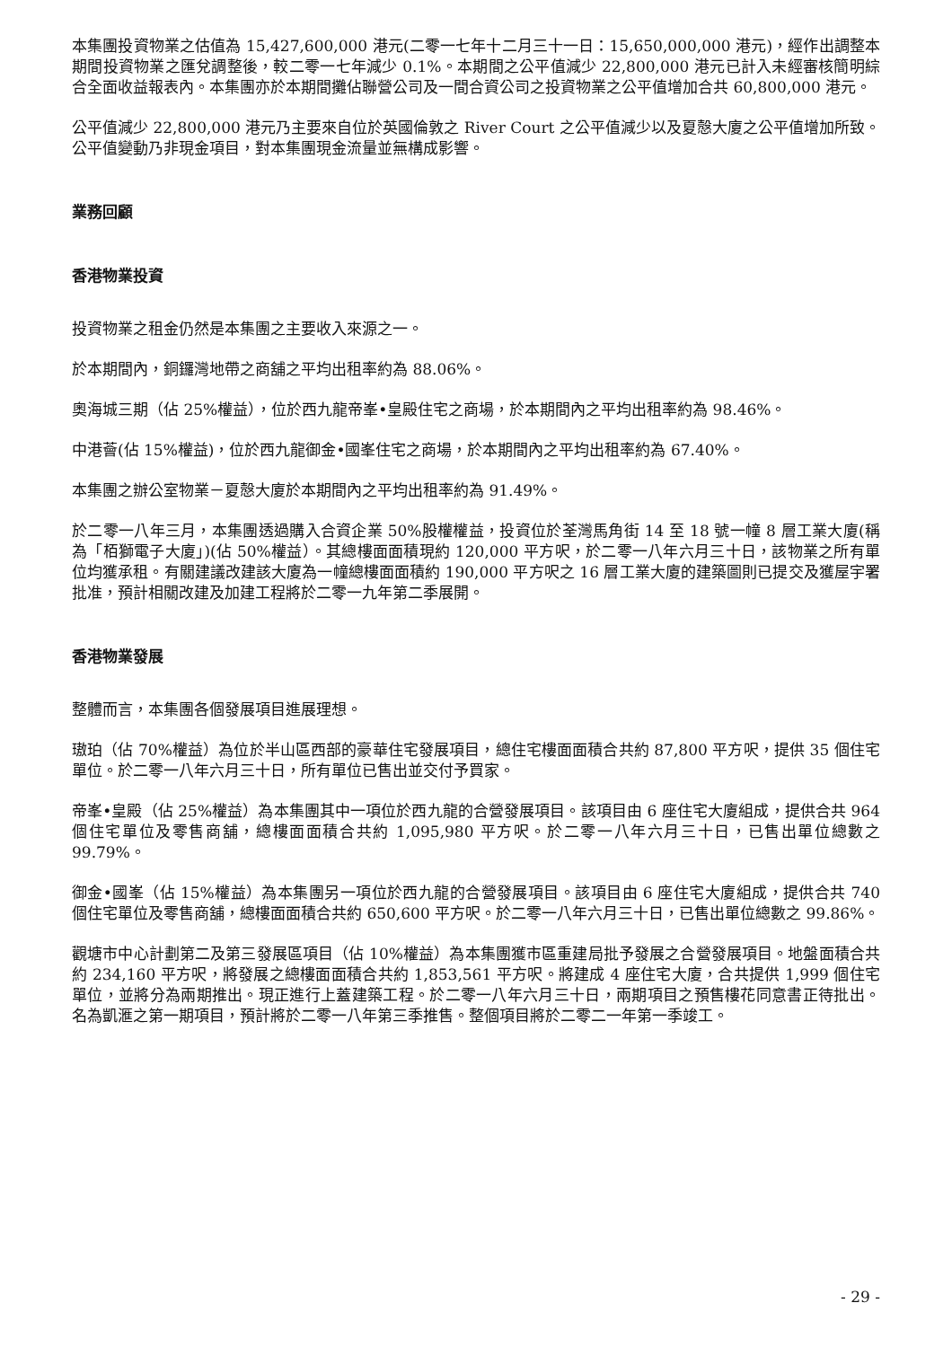本集團投資物業之估值為 15,427,600,000 港元(二零一七年十二月三十一日：15,650,000,000 港元)，經作出調整本期間投資物業之匯兌調整後，較二零一七年減少 0.1%。本期間之公平值減少 22,800,000 港元已計入未經審核簡明綜合全面收益報表內。本集團亦於本期間攤佔聯營公司及一間合資公司之投資物業之公平值增加合共 60,800,000 港元。
公平值減少 22,800,000 港元乃主要來自位於英國倫敦之 River Court 之公平值減少以及夏慤大廈之公平值增加所致。公平值變動乃非現金項目，對本集團現金流量並無構成影響。
業務回顧
香港物業投資
投資物業之租金仍然是本集團之主要收入來源之一。
於本期間內，銅鑼灣地帶之商舖之平均出租率約為 88.06%。
奧海城三期（佔 25%權益），位於西九龍帝峯•皇殿住宅之商場，於本期間內之平均出租率約為 98.46%。
中港薈(佔 15%權益)，位於西九龍御金•國峯住宅之商場，於本期間內之平均出租率約為 67.40%。
本集團之辦公室物業－夏慤大廈於本期間內之平均出租率約為 91.49%。
於二零一八年三月，本集團透過購入合資企業 50%股權權益，投資位於荃灣馬角街 14 至 18 號一幢 8 層工業大廈(稱為「栢獅電子大廈」)(佔 50%權益）。其總樓面面積現約 120,000 平方呎，於二零一八年六月三十日，該物業之所有單位均獲承租。有關建議改建該大廈為一幢總樓面面積約 190,000 平方呎之 16 層工業大廈的建築圖則已提交及獲屋宇署批准，預計相關改建及加建工程將於二零一九年第二季展開。
香港物業發展
整體而言，本集團各個發展項目進展理想。
璈珀（佔 70%權益）為位於半山區西部的豪華住宅發展項目，總住宅樓面面積合共約 87,800 平方呎，提供 35 個住宅單位。於二零一八年六月三十日，所有單位已售出並交付予買家。
帝峯•皇殿（佔 25%權益）為本集團其中一項位於西九龍的合營發展項目。該項目由 6 座住宅大廈組成，提供合共 964 個住宅單位及零售商舖，總樓面面積合共約 1,095,980 平方呎。於二零一八年六月三十日，已售出單位總數之 99.79%。
御金•國峯（佔 15%權益）為本集團另一項位於西九龍的合營發展項目。該項目由 6 座住宅大廈組成，提供合共 740 個住宅單位及零售商舖，總樓面面積合共約 650,600 平方呎。於二零一八年六月三十日，已售出單位總數之 99.86%。
觀塘市中心計劃第二及第三發展區項目（佔 10%權益）為本集團獲市區重建局批予發展之合營發展項目。地盤面積合共約 234,160 平方呎，將發展之總樓面面積合共約 1,853,561 平方呎。將建成 4 座住宅大廈，合共提供 1,999 個住宅單位，並將分為兩期推出。現正進行上蓋建築工程。於二零一八年六月三十日，兩期項目之預售樓花同意書正待批出。名為凱滙之第一期項目，預計將於二零一八年第三季推售。整個項目將於二零二一年第一季竣工。
- 29 -